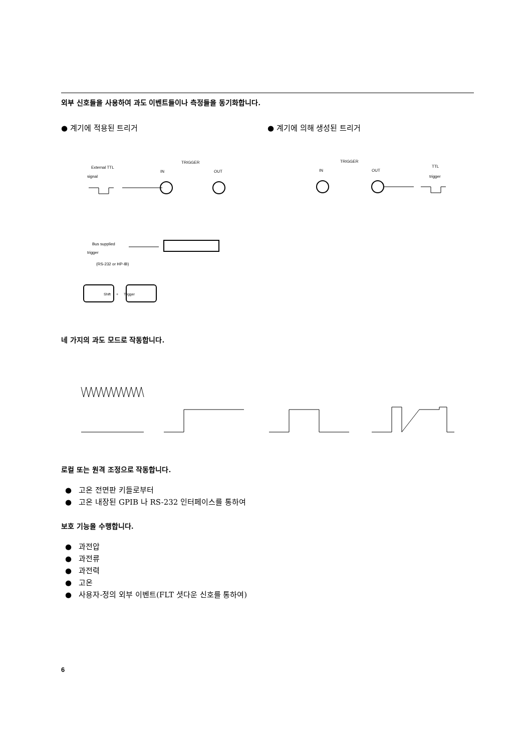외부 신호들을 사용하여 과도 이벤트들이나 측정들을 동기화합니다.
● 계기에 적용된 트리거 ● 계기에 의해 생성된 트리거
External TTL
signal
TRIGGER
IN
OUT
Bus supplied
trigger
(RS-232 or HP-IB)
TRIGGER
IN
OUT
TTL
trigger
Shift
+
Trigger
네 가지의 과도 모드로 작동합니다.
로컬 또는 원격 조정으로 작동합니다.
● 고온 전면판 키들로부터
● 고온 내장된 GPIB 나 RS-232 인터페이스를 통하여
보호 기능을 수행합니다.
● 과전압
● 과전류
● 과전력
● 고온
● 사용자-정의 외부 이벤트(FLT 셧다운 신호를 통하여)
6